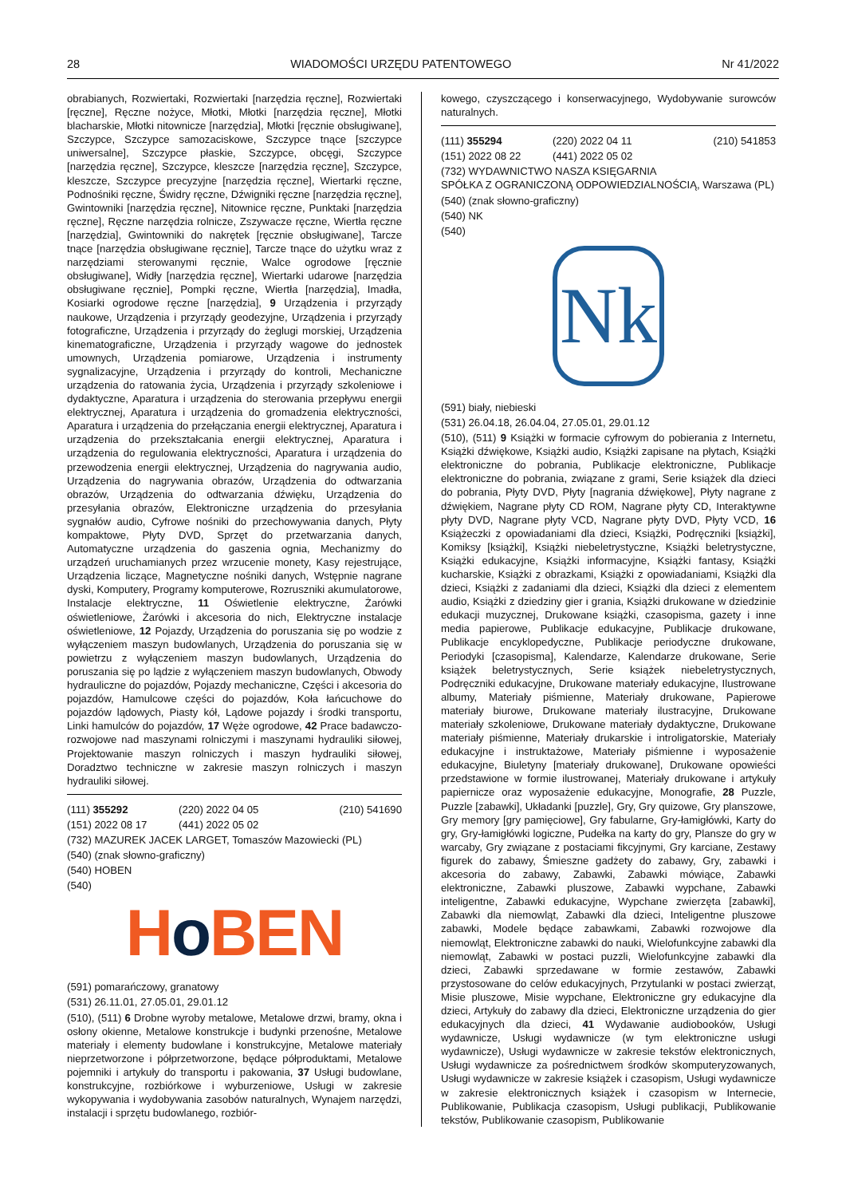28 WIADOMOŚCI URZĘDU PATENTOWEGO Nr 41/2022
obrabianych, Rozwiertaki, Rozwiertaki [narzędzia ręczne], Rozwiertaki [ręczne], Ręczne nożyce, Młotki, Młotki [narzędzia ręczne], Młotki blacharskie, Młotki nitownicze [narzędzia], Młotki [ręcznie obsługiwane], Szczypce, Szczypce samozaciskowe, Szczypce tnące [szczypce uniwersalne], Szczypce płaskie, Szczypce, obcęgi, Szczypce [narzędzia ręczne], Szczypce, kleszcze [narzędzia ręczne], Szczypce, kleszcze, Szczypce precyzyjne [narzędzia ręczne], Wiertarki ręczne, Podnośniki ręczne, Świdry ręczne, Dźwigniki ręczne [narzędzia ręczne], Gwintowniki [narzędzia ręczne], Nitownice ręczne, Punktaki [narzędzia ręczne], Ręczne narzędzia rolnicze, Zszywacze ręczne, Wiertła ręczne [narzędzia], Gwintowniki do nakrętek [ręcznie obsługiwane], Tarcze tnące [narzędzia obsługiwane ręcznie], Tarcze tnące do użytku wraz z narzędziami sterowanymi ręcznie, Walce ogrodowe [ręcznie obsługiwane], Widły [narzędzia ręczne], Wiertarki udarowe [narzędzia obsługiwane ręcznie], Pompki ręczne, Wiertła [narzędzia], Imadła, Kosiarki ogrodowe ręczne [narzędzia], 9 Urządzenia i przyrządy naukowe, Urządzenia i przyrządy geodezyjne, Urządzenia i przyrządy fotograficzne, Urządzenia i przyrządy do żeglugi morskiej, Urządzenia kinematograficzne, Urządzenia i przyrządy wagowe do jednostek umownych, Urządzenia pomiarowe, Urządzenia i instrumenty sygnalizacyjne, Urządzenia i przyrządy do kontroli, Mechaniczne urządzenia do ratowania życia, Urządzenia i przyrządy szkoleniowe i dydaktyczne, Aparatura i urządzenia do sterowania przepływu energii elektrycznej, Aparatura i urządzenia do gromadzenia elektryczności, Aparatura i urządzenia do przełączania energii elektrycznej, Aparatura i urządzenia do przekształcania energii elektrycznej, Aparatura i urządzenia do regulowania elektryczności, Aparatura i urządzenia do przewodzenia energii elektrycznej, Urządzenia do nagrywania audio, Urządzenia do nagrywania obrazów, Urządzenia do odtwarzania obrazów, Urządzenia do odtwarzania dźwięku, Urządzenia do przesyłania obrazów, Elektroniczne urządzenia do przesyłania sygnałów audio, Cyfrowe nośniki do przechowywania danych, Płyty kompaktowe, Płyty DVD, Sprzęt do przetwarzania danych, Automatyczne urządzenia do gaszenia ognia, Mechanizmy do urządzeń uruchamianych przez wrzucenie monety, Kasy rejestrujące, Urządzenia liczące, Magnetyczne nośniki danych, Wstępnie nagrane dyski, Komputery, Programy komputerowe, Rozruszniki akumulatorowe, Instalacje elektryczne, 11 Oświetlenie elektryczne, Żarówki oświetleniowe, Żarówki i akcesoria do nich, Elektryczne instalacje oświetleniowe, 12 Pojazdy, Urządzenia do poruszania się po wodzie z wyłączeniem maszyn budowlanych, Urządzenia do poruszania się w powietrzu z wyłączeniem maszyn budowlanych, Urządzenia do poruszania się po lądzie z wyłączeniem maszyn budowlanych, Obwody hydrauliczne do pojazdów, Pojazdy mechaniczne, Części i akcesoria do pojazdów, Hamulcowe części do pojazdów, Koła łańcuchowe do pojazdów lądowych, Piasty kół, Lądowe pojazdy i środki transportu, Linki hamulców do pojazdów, 17 Węże ogrodowe, 42 Prace badawczo-rozwojowe nad maszynami rolniczymi i maszynami hydrauliki siłowej, Projektowanie maszyn rolniczych i maszyn hydrauliki siłowej, Doradztwo techniczne w zakresie maszyn rolniczych i maszyn hydrauliki siłowej.
(111) 355292 (220) 2022 04 05 (210) 541690
(151) 2022 08 17 (441) 2022 05 02
(732) MAZUREK JACEK LARGET, Tomaszów Mazowiecki (PL)
(540) (znak słowno-graficzny)
(540) HOBEN
(540)
Ho BEN
(591) pomarańczowy, granatowy
(531) 26.11.01, 27.05.01, 29.01.12
(510), (511) 6 Drobne wyroby metalowe, Metalowe drzwi, bramy, okna i osłony okienne, Metalowe konstrukcje i budynki przenośne, Metalowe materiały i elementy budowlane i konstrukcyjne, Metalowe materiały nieprzetworzone i półprzetworzone, będące półproduktami, Metalowe pojemniki i artykuły do transportu i pakowania, 37 Usługi budowlane, konstrukcyjne, rozbiórkowe i wyburzeniowe, Usługi w zakresie wykopywania i wydobywania zasobów naturalnych, Wynajem narzędzi, instalacji i sprzętu budowlanego, rozbiór-
kowego, czyszczącego i konserwacyjnego, Wydobywanie surowców naturalnych.
(111) 355294 (220) 2022 04 11 (210) 541853
(151) 2022 08 22 (441) 2022 05 02
(732) WYDAWNICTWO NASZA KSIĘGARNIA
SPÓŁKA Z OGRANICZONĄ ODPOWIEDZIALNOŚCIĄ, Warszawa (PL)
(540) (znak słowno-graficzny)
(540) NK
(540)
Nk
(591) biały, niebieski
(531) 26.04.18, 26.04.04, 27.05.01, 29.01.12
(510), (511) 9 Książki w formacie cyfrowym do pobierania z Internetu, Książki dźwiękowe, Książki audio, Książki zapisane na płytach, Książki elektroniczne do pobrania, Publikacje elektroniczne, Publikacje elektroniczne do pobrania, związane z grami, Serie książek dla dzieci do pobrania, Płyty DVD, Płyty [nagrania dźwiękowe], Płyty nagrane z dźwiękiem, Nagrane płyty CD ROM, Nagrane płyty CD, Interaktywne płyty DVD, Nagrane płyty VCD, Nagrane płyty DVD, Płyty VCD, 16 Książeczki z opowiadaniami dla dzieci, Książki, Podręczniki [książki], Komiksy [książki], Książki niebeletrystyczne, Książki beletrystyczne, Książki edukacyjne, Książki informacyjne, Książki fantasy, Książki kucharskie, Książki z obrazkami, Książki z opowiadaniami, Książki dla dzieci, Książki z zadaniami dla dzieci, Książki dla dzieci z elementem audio, Książki z dziedziny gier i grania, Książki drukowane w dziedzinie edukacji muzycznej, Drukowane książki, czasopisma, gazety i inne media papierowe, Publikacje edukacyjne, Publikacje drukowane, Publikacje encyklopedyczne, Publikacje periodyczne drukowane, Periodyki [czasopisma], Kalendarze, Kalendarze drukowane, Serie książek beletrystycznych, Serie książek niebeletrystycznych, Podręczniki edukacyjne, Drukowane materiały edukacyjne, Ilustrowane albumy, Materiały piśmienne, Materiały drukowane, Papierowe materiały biurowe, Drukowane materiały ilustracyjne, Drukowane materiały szkoleniowe, Drukowane materiały dydaktyczne, Drukowane materiały piśmienne, Materiały drukarskie i introligatorskie, Materiały edukacyjne i instruktażowe, Materiały piśmienne i wyposażenie edukacyjne, Biuletyny [materiały drukowane], Drukowane opowieści przedstawione w formie ilustrowanej, Materiały drukowane i artykuły papiernicze oraz wyposażenie edukacyjne, Monografie, 28 Puzzle, Puzzle [zabawki], Układanki [puzzle], Gry, Gry quizowe, Gry planszowe, Gry memory [gry pamięciowe], Gry fabularne, Gry-łamigłówki, Karty do gry, Gry-łamigłówki logiczne, Pudełka na karty do gry, Plansze do gry w warcaby, Gry związane z postaciami fikcyjnymi, Gry karciane, Zestawy figurek do zabawy, Śmieszne gadżety do zabawy, Gry, zabawki i akcesoria do zabawy, Zabawki, Zabawki mówiące, Zabawki elektroniczne, Zabawki pluszowe, Zabawki wypchane, Zabawki inteligentne, Zabawki edukacyjne, Wypchane zwierzęta [zabawki], Zabawki dla niemowląt, Zabawki dla dzieci, Inteligentne pluszowe zabawki, Modele będące zabawkami, Zabawki rozwojowe dla niemowląt, Elektroniczne zabawki do nauki, Wielofunkcyjne zabawki dla niemowląt, Zabawki w postaci puzzli, Wielofunkcyjne zabawki dla dzieci, Zabawki sprzedawane w formie zestawów, Zabawki przystosowane do celów edukacyjnych, Przytulanki w postaci zwierząt, Misie pluszowe, Misie wypchane, Elektroniczne gry edukacyjne dla dzieci, Artykuły do zabawy dla dzieci, Elektroniczne urządzenia do gier edukacyjnych dla dzieci, 41 Wydawanie audiobooków, Usługi wydawnicze, Usługi wydawnicze (w tym elektroniczne usługi wydawnicze), Usługi wydawnicze w zakresie tekstów elektronicznych, Usługi wydawnicze za pośrednictwem środków skomputeryzowanych, Usługi wydawnicze w zakresie książek i czasopism, Usługi wydawnicze w zakresie elektronicznych książek i czasopism w Internecie, Publikowanie, Publikacja czasopism, Usługi publikacji, Publikowanie tekstów, Publikowanie czasopism, Publikowanie